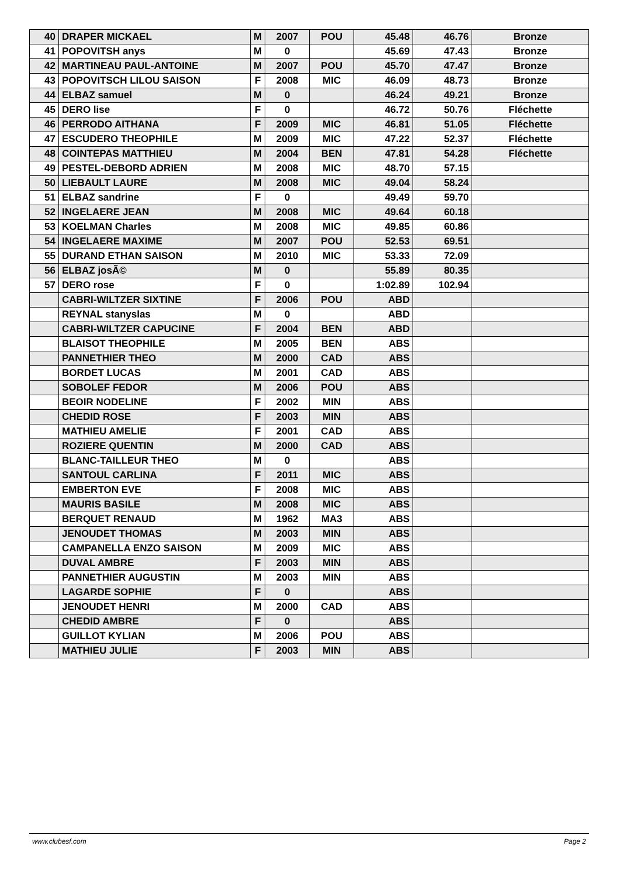| 40 | DRAPER MICKAEL | M | 2007 | POU | 45.48 | 46.76 | Bronze |
| 41 | POPOVITSH anys | M | 0 | | 45.69 | 47.43 | Bronze |
| 42 | MARTINEAU PAUL-ANTOINE | M | 2007 | POU | 45.70 | 47.47 | Bronze |
| 43 | POPOVITSCH LILOU SAISON | F | 2008 | MIC | 46.09 | 48.73 | Bronze |
| 44 | ELBAZ samuel | M | 0 | | 46.24 | 49.21 | Bronze |
| 45 | DERO lise | F | 0 | | 46.72 | 50.76 | Fléchette |
| 46 | PERRODO AITHANA | F | 2009 | MIC | 46.81 | 51.05 | Fléchette |
| 47 | ESCUDERO THEOPHILE | M | 2009 | MIC | 47.22 | 52.37 | Fléchette |
| 48 | COINTEPAS MATTHIEU | M | 2004 | BEN | 47.81 | 54.28 | Fléchette |
| 49 | PESTEL-DEBORD ADRIEN | M | 2008 | MIC | 48.70 | 57.15 | |
| 50 | LIEBAULT LAURE | M | 2008 | MIC | 49.04 | 58.24 | |
| 51 | ELBAZ sandrine | F | 0 | | 49.49 | 59.70 | |
| 52 | INGELAERE JEAN | M | 2008 | MIC | 49.64 | 60.18 | |
| 53 | KOELMAN Charles | M | 2008 | MIC | 49.85 | 60.86 | |
| 54 | INGELAERE MAXIME | M | 2007 | POU | 52.53 | 69.51 | |
| 55 | DURAND ETHAN SAISON | M | 2010 | MIC | 53.33 | 72.09 | |
| 56 | ELBAZ josÃ© | M | 0 | | 55.89 | 80.35 | |
| 57 | DERO rose | F | 0 | | 1:02.89 | 102.94 | |
| | CABRI-WILTZER SIXTINE | F | 2006 | POU | ABD | | |
| | REYNAL stanyslas | M | 0 | | ABD | | |
| | CABRI-WILTZER CAPUCINE | F | 2004 | BEN | ABD | | |
| | BLAISOT THEOPHILE | M | 2005 | BEN | ABS | | |
| | PANNETHIER THEO | M | 2000 | CAD | ABS | | |
| | BORDET LUCAS | M | 2001 | CAD | ABS | | |
| | SOBOLEF FEDOR | M | 2006 | POU | ABS | | |
| | BEOIR NODELINE | F | 2002 | MIN | ABS | | |
| | CHEDID ROSE | F | 2003 | MIN | ABS | | |
| | MATHIEU AMELIE | F | 2001 | CAD | ABS | | |
| | ROZIERE QUENTIN | M | 2000 | CAD | ABS | | |
| | BLANC-TAILLEUR THEO | M | 0 | | ABS | | |
| | SANTOUL CARLINA | F | 2011 | MIC | ABS | | |
| | EMBERTON EVE | F | 2008 | MIC | ABS | | |
| | MAURIS BASILE | M | 2008 | MIC | ABS | | |
| | BERQUET RENAUD | M | 1962 | MA3 | ABS | | |
| | JENOUDET THOMAS | M | 2003 | MIN | ABS | | |
| | CAMPANELLA ENZO SAISON | M | 2009 | MIC | ABS | | |
| | DUVAL AMBRE | F | 2003 | MIN | ABS | | |
| | PANNETHIER AUGUSTIN | M | 2003 | MIN | ABS | | |
| | LAGARDE SOPHIE | F | 0 | | ABS | | |
| | JENOUDET HENRI | M | 2000 | CAD | ABS | | |
| | CHEDID AMBRE | F | 0 | | ABS | | |
| | GUILLOT KYLIAN | M | 2006 | POU | ABS | | |
| | MATHIEU JULIE | F | 2003 | MIN | ABS | | |
www.clubesf.com Page 2